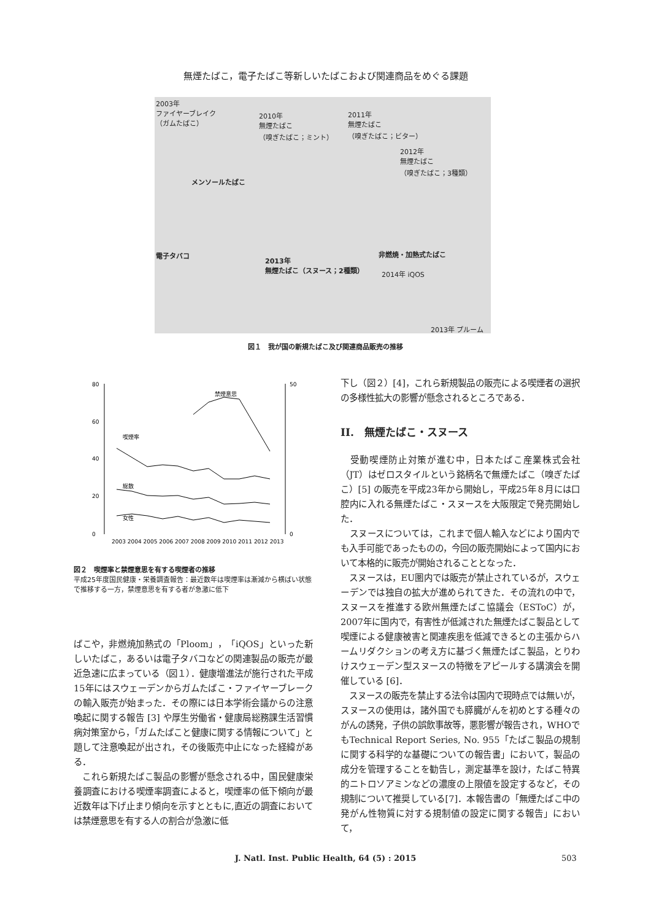無煙たばこ，電子たばこ等新しいたばこおよび関連商品をめぐる課題
2003年
ファイヤーブレイク
（ガムたばこ）
2010年
無煙たばこ
（嗅ぎたばこ；ミント）
2011年
無煙たばこ
（嗅ぎたばこ；ビター）
2012年
無煙たばこ
（嗅ぎたばこ；3種類）
メンソールたばこ
電子タバコ
2013年
無煙たばこ（スヌース；2種類）
非燃焼・加熱式たばこ
2014年 iQOS
2013年 プルーム
図１　我が国の新規たばこ及び関連商品販売の推移
80
60
40
20
0
50
0
喫煙率
総数
女性
禁煙意思
2003 2004 2005 2006 2007 2008 2009 2010 2011 2012 2013
図２　喫煙率と禁煙意思を有する喫煙者の推移
平成25年度国民健康・栄養調査報告：最近数年は喫煙率は漸減から横ばい状態で推移する一方，禁煙意思を有する者が急激に低下
ばこや，非燃焼加熱式の「Ploom」，「iQOS」といった新しいたばこ，あるいは電子タバコなどの関連製品の販売が最近急速に広まっている（図１）．健康増進法が施行された平成15年にはスウェーデンからガムたばこ・ファイヤーブレークの輸入販売が始まった．その際には日本学術会議からの注意喚起に関する報告 [3] や厚生労働省・健康局総務課生活習慣病対策室から，「ガムたばこと健康に関する情報について」と題して注意喚起が出され，その後販売中止になった経緯がある．
　これら新規たばこ製品の影響が懸念される中，国民健康栄養調査における喫煙率調査によると，喫煙率の低下傾向が最近数年は下げ止まり傾向を示すとともに,直近の調査においては禁煙意思を有する人の割合が急激に低
下し（図２）[4]，これら新規製品の販売による喫煙者の選択の多様性拡大の影響が懸念されるところである．
II.　無煙たばこ・スヌース
　受動喫煙防止対策が進む中，日本たばこ産業株式会社（JT）はゼロスタイルという銘柄名で無煙たばこ（嗅ぎたばこ）[5] の販売を平成23年から開始し，平成25年８月には口腔内に入れる無煙たばこ・スヌースを大阪限定で発売開始した．
　スヌースについては，これまで個人輸入などにより国内でも入手可能であったものの，今回の販売開始によって国内において本格的に販売が開始されることとなった．
　スヌースは，EU圏内では販売が禁止されているが，スウェーデンでは独自の拡大が進められてきた．その流れの中で，スヌースを推進する欧州無煙たばこ協議会（ESToC）が，2007年に国内で，有害性が低減された無煙たばこ製品として喫煙による健康被害と関連疾患を低減できるとの主張からハームリダクションの考え方に基づく無煙たばこ製品，とりわけスウェーデン型スヌースの特徴をアピールする講演会を開催している [6]．
　スヌースの販売を禁止する法令は国内で現時点では無いが，スヌースの使用は，諸外国でも膵臓がんを初めとする種々のがんの誘発，子供の誤飲事故等，悪影響が報告され，WHOでもTechnical Report Series, No. 955「たばこ製品の規制に関する科学的な基礎についての報告書」において，製品の成分を管理することを勧告し，測定基準を設け，たばこ特異的ニトロソアミンなどの濃度の上限値を設定するなど，その規制について推奨している[7]．本報告書の「無煙たばこ中の発がん性物質に対する規制値の設定に関する報告」において，
J. Natl. Inst. Public Health, 64 (5) : 2015 503